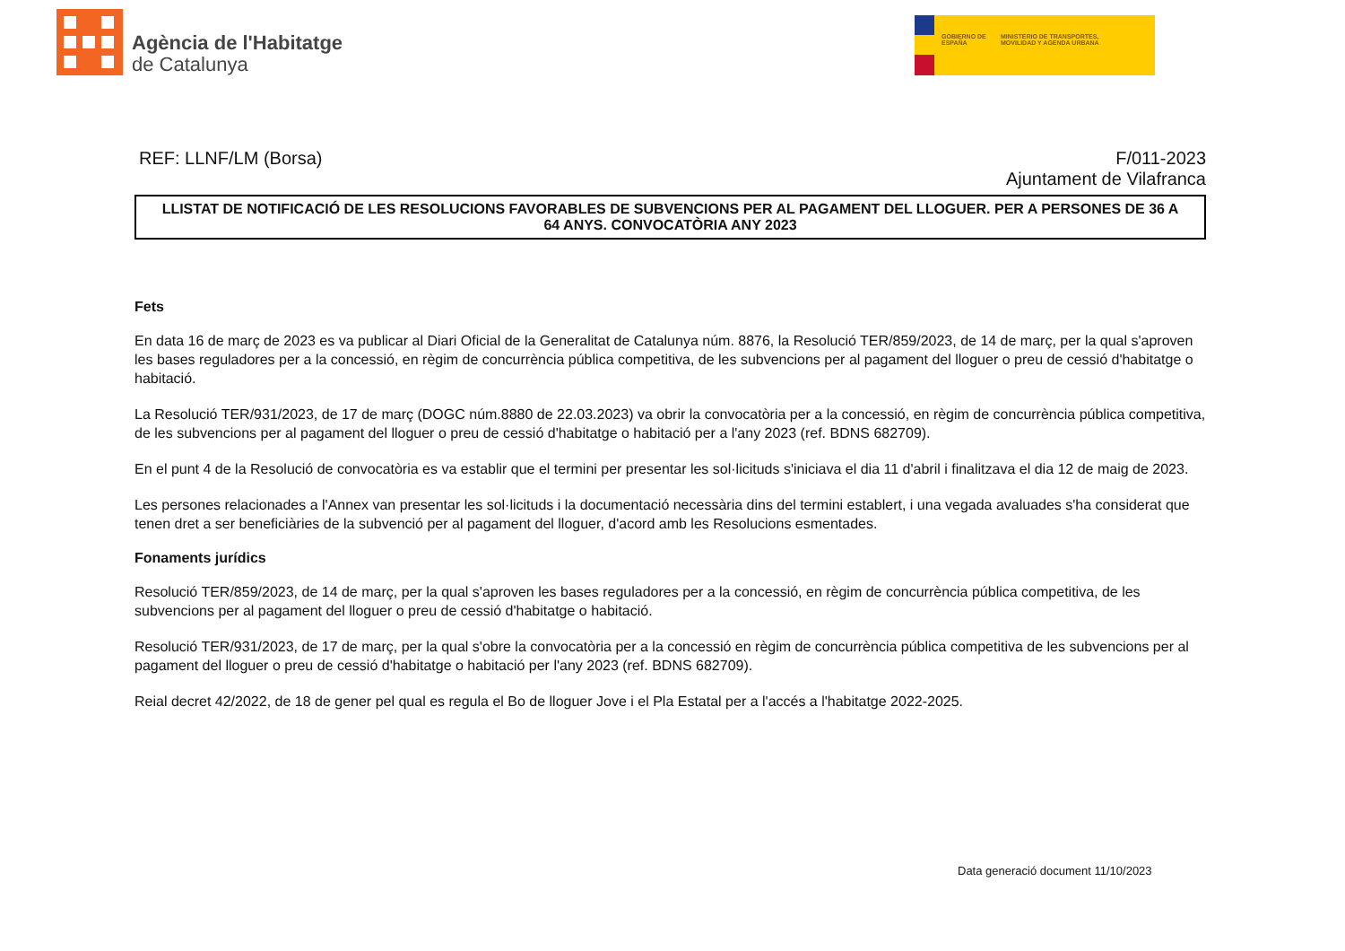Agència de l'Habitatge
de Catalunya
GOBIERNO DE ESPAÑA
MINISTERIO DE TRANSPORTES, MOVILIDAD Y AGENDA URBANA
REF: LLNF/LM (Borsa) F/011-2023
Ajuntament de Vilafranca
LLISTAT DE NOTIFICACIÓ DE LES RESOLUCIONS FAVORABLES DE SUBVENCIONS PER AL PAGAMENT DEL LLOGUER. PER A PERSONES DE 36 A 64 ANYS. CONVOCATÒRIA ANY 2023
Fets
En data 16 de març de 2023 es va publicar al Diari Oficial de la Generalitat de Catalunya núm. 8876, la Resolució TER/859/2023, de 14 de març, per la qual s'aproven les bases reguladores per a la concessió, en règim de concurrència pública competitiva, de les subvencions per al pagament del lloguer o preu de cessió d'habitatge o habitació.
La Resolució TER/931/2023, de 17 de març (DOGC núm.8880 de 22.03.2023) va obrir la convocatòria per a la concessió, en règim de concurrència pública competitiva, de les subvencions per al pagament del lloguer o preu de cessió d'habitatge o habitació per a l'any 2023 (ref. BDNS 682709).
En el punt 4 de la Resolució de convocatòria es va establir que el termini per presentar les sol·licituds s'iniciava el dia 11 d'abril i finalitzava el dia 12 de maig de 2023.
Les persones relacionades a l'Annex van presentar les sol·licituds i la documentació necessària dins del termini establert, i una vegada avaluades s'ha considerat que tenen dret a ser beneficiàries de la subvenció per al pagament del lloguer, d'acord amb les Resolucions esmentades.
Fonaments jurídics
Resolució TER/859/2023, de 14 de març, per la qual s'aproven les bases reguladores per a la concessió, en règim de concurrència pública competitiva, de les subvencions per al pagament del lloguer o preu de cessió d'habitatge o habitació.
Resolució TER/931/2023, de 17 de març, per la qual s'obre la convocatòria per a la concessió en règim de concurrència pública competitiva de les subvencions per al pagament del lloguer o preu de cessió d'habitatge o habitació per l'any 2023 (ref. BDNS 682709).
Reial decret 42/2022, de 18 de gener pel qual es regula el Bo de lloguer Jove i el Pla Estatal per a l'accés a l'habitatge 2022-2025.
Data generació document 11/10/2023